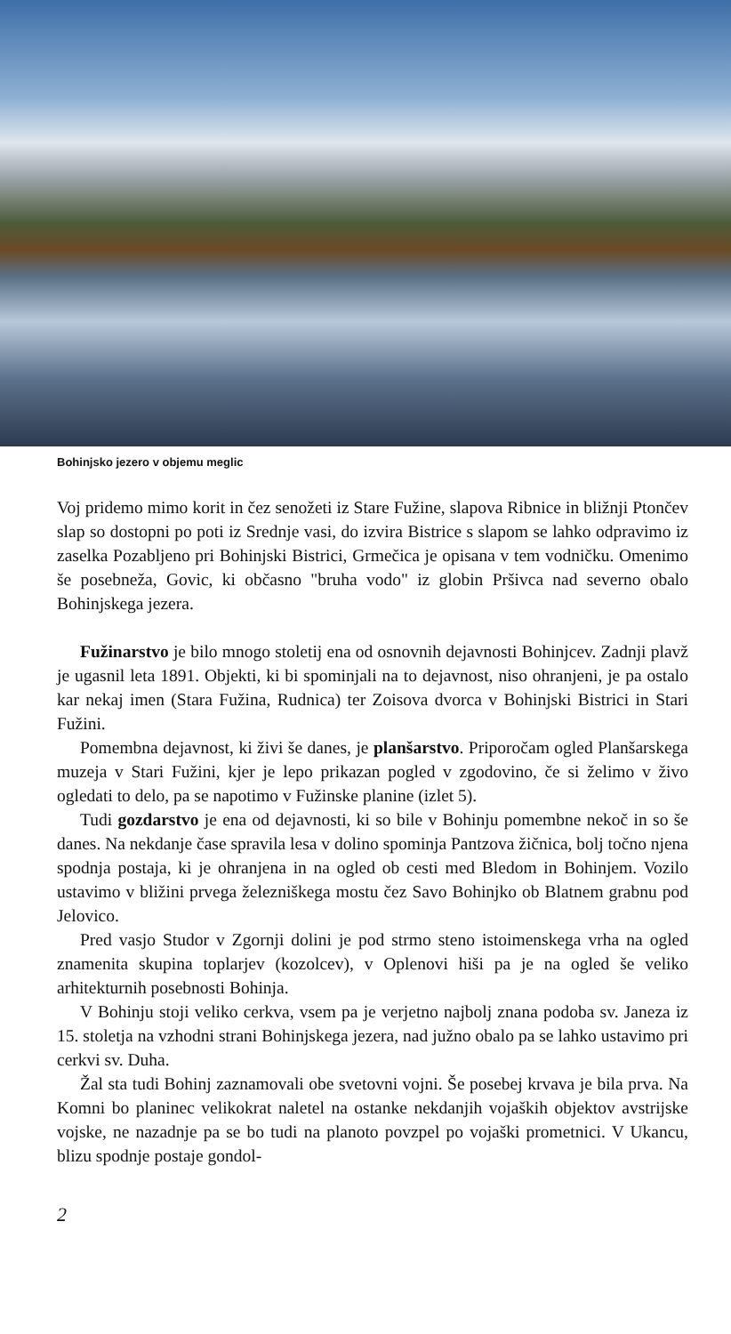Bohinjsko jezero v objemu meglic
Voj pridemo mimo korit in čez senožeti iz Stare Fužine, slapova Ribnice in bližnji Ptončev slap so dostopni po poti iz Srednje vasi, do izvira Bistrice s slapom se lahko odpravimo iz zaselka Pozabljeno pri Bohinjski Bistrici, Grmečica je opisana v tem vodničku. Omenimo še posebneža, Govic, ki občasno "bruha vodo" iz globin Pršivca nad severno obalo Bohinjskega jezera.
Fužinarstvo je bilo mnogo stoletij ena od osnovnih dejavnosti Bohinjcev. Zadnji plavž je ugasnil leta 1891. Objekti, ki bi spominjali na to dejavnost, niso ohranjeni, je pa ostalo kar nekaj imen (Stara Fužina, Rudnica) ter Zoisova dvorca v Bohinjski Bistrici in Stari Fužini.
Pomembna dejavnost, ki živi še danes, je planšarstvo. Priporočam ogled Planšarskega muzeja v Stari Fužini, kjer je lepo prikazan pogled v zgodovino, če si želimo v živo ogledati to delo, pa se napotimo v Fužinske planine (izlet 5).
Tudi gozdarstvo je ena od dejavnosti, ki so bile v Bohinju pomembne nekoč in so še danes. Na nekdanje čase spravila lesa v dolino spominja Pantzova žičnica, bolj točno njena spodnja postaja, ki je ohranjena in na ogled ob cesti med Bledom in Bohinjem. Vozilo ustavimo v bližini prvega železniškega mostu čez Savo Bohinjko ob Blatnem grabnu pod Jelovico.
Pred vasjo Studor v Zgornji dolini je pod strmo steno istoimenskega vrha na ogled znamenita skupina toplarjev (kozolcev), v Oplenovi hiši pa je na ogled še veliko arhitekturnih posebnosti Bohinja.
V Bohinju stoji veliko cerkva, vsem pa je verjetno najbolj znana podoba sv. Janeza iz 15. stoletja na vzhodni strani Bohinjskega jezera, nad južno obalo pa se lahko ustavimo pri cerkvi sv. Duha.
Žal sta tudi Bohinj zaznamovali obe svetovni vojni. Še posebej krvava je bila prva. Na Komni bo planinec velikokrat naletel na ostanke nekdanjih vojaških objektov avstrijske vojske, ne nazadnje pa se bo tudi na planoto povzpel po vojaški prometnici. V Ukancu, blizu spodnje postaje gondol-
2